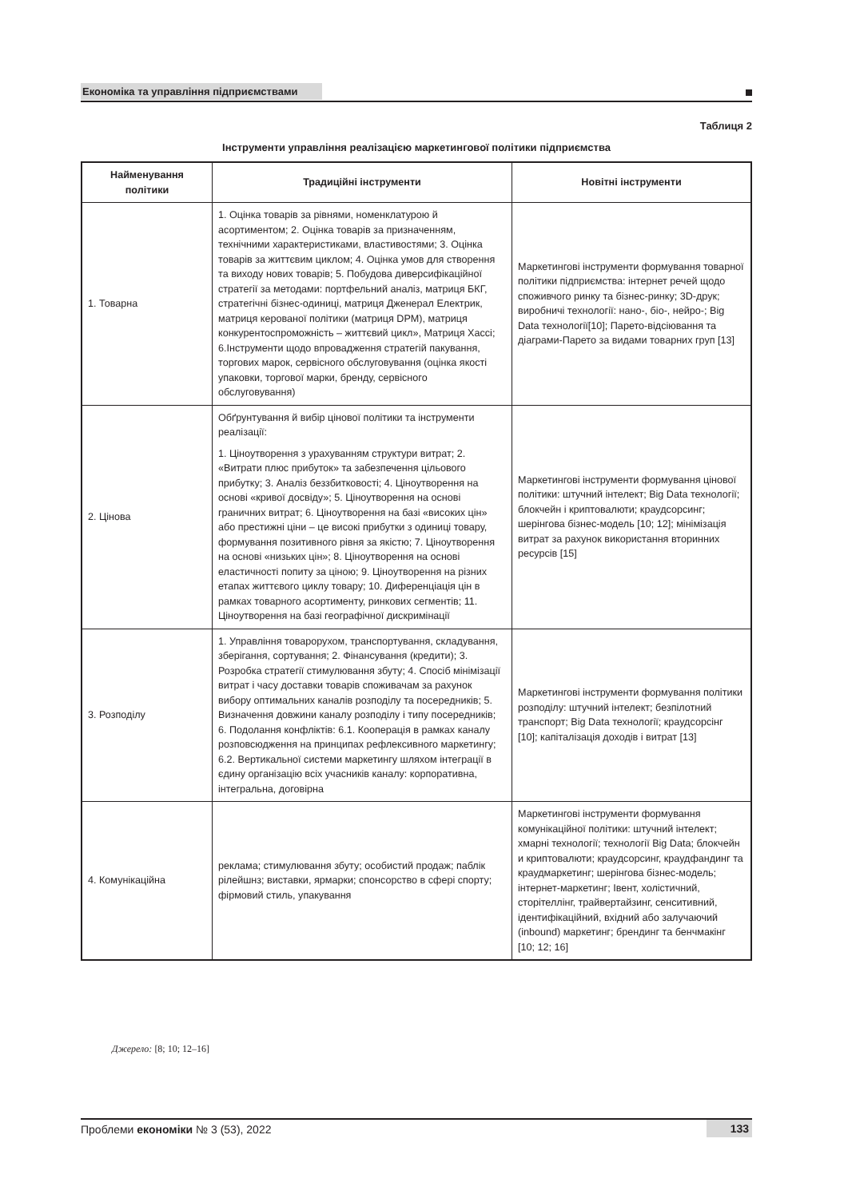Економіка та управління підприємствами
Таблиця 2
Інструменти управління реалізацією маркетингової політики підприємства
| Найменування політики | Традиційні інструменти | Новітні інструменти |
| --- | --- | --- |
| 1. Товарна | 1. Оцінка товарів за рівнями, номенклатурою й асортиментом; 2. Оцінка товарів за призначенням, технічними характеристиками, властивостями; 3. Оцінка товарів за життєвим циклом; 4. Оцінка умов для створення та виходу нових товарів; 5. Побудова диверсифікаційної стратегії за методами: портфельний аналіз, матриця БКГ, стратегічні бізнес-одиниці, матриця Дженерал Електрик, матриця керованої політики (матриця DPM), матриця конкурентоспроможність – життєвий цикл», Матриця Хассі; 6.Інструменти щодо впровадження стратегій пакування, торгових марок, сервісного обслуговування (оцінка якості упаковки, торгової марки, бренду, сервісного обслуговування) | Маркетингові інструменти формування товарної політики підприємства: інтернет речей щодо споживчого ринку та бізнес-ринку; 3D-друк; виробничі технології: нано-, біо-, нейро-; Big Data технології[10]; Парето-відсіювання та діаграми-Парето за видами товарних груп [13] |
| 2. Цінова | Обґрунтування й вибір цінової політики та інструменти реалізації: 1. Ціноутворення з урахуванням структури витрат; 2. «Витрати плюс прибуток» та забезпечення цільового прибутку; 3. Аналіз беззбитковості; 4. Ціноутворення на основі «кривої досвіду»; 5. Ціноутворення на основі граничних витрат; 6. Ціноутворення на базі «високих цін» або престижні ціни – це високі прибутки з одиниці товару, формування позитивного рівня за якістю; 7. Ціноутворення на основі «низьких цін»; 8. Ціноутворення на основі еластичності попиту за ціною; 9. Ціноутворення на різних етапах життєвого циклу товару; 10. Диференціація цін в рамках товарного асортименту, ринкових сегментів; 11. Ціноутворення на базі географічної дискримінації | Маркетингові інструменти формування цінової політики: штучний інтелект; Big Data технології; блокчейн і криптовалюти; краудсорсинг; шерінгова бізнес-модель [10; 12]; мінімізація витрат за рахунок використання вторинних ресурсів [15] |
| 3. Розподілу | 1. Управління товарорухом, транспортування, складування, зберігання, сортування; 2. Фінансування (кредити); 3. Розробка стратегії стимулювання збуту; 4. Спосіб мінімізації витрат і часу доставки товарів споживачам за рахунок вибору оптимальних каналів розподілу та посередників; 5. Визначення довжини каналу розподілу і типу посередників; 6. Подолання конфліктів: 6.1. Кооперація в рамках каналу розповсюдження на принципах рефлексивного маркетингу; 6.2. Вертикальної системи маркетингу шляхом інтеграції в єдину організацію всіх учасників каналу: корпоративна, інтегральна, договірна | Маркетингові інструменти формування політики розподілу: штучний інтелект; безпілотний транспорт; Big Data технології; краудсорсінг [10]; капіталізація доходів і витрат [13] |
| 4. Комунікаційна | реклама; стимулювання збуту; особистий продаж; паблік рілейшнз; виставки, ярмарки; спонсорство в сфері спорту; фірмовий стиль, упакування | Маркетингові інструменти формування комунікаційної політики: штучний інтелект; хмарні технології; технології Big Data; блокчейн и криптовалюти; краудсорсинг, краудфандинг та краудмаркетинг; шерінгова бізнес-модель; інтернет-маркетинг; Івент, холістичний, сторітеллінг, трайвертайзинг, сенситивний, ідентифікаційний, вхідний або залучаючий (inbound) маркетинг; брендинг та бенчмакінг [10; 12; 16] |
Джерело: [8; 10; 12–16]
Проблеми економіки № 3 (53), 2022 133